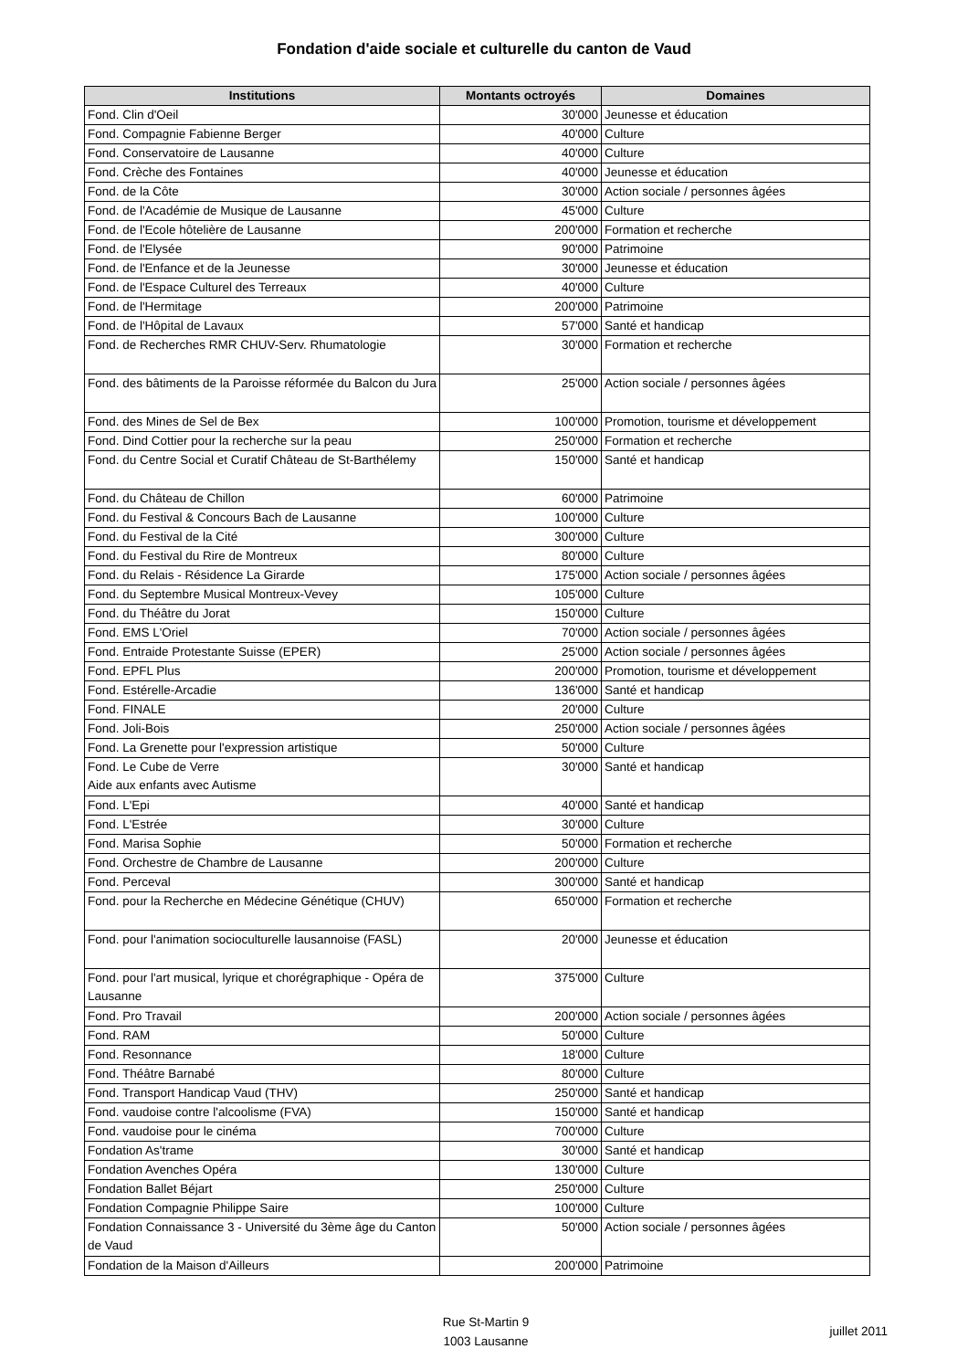Fondation d'aide sociale et culturelle du canton de Vaud
| Institutions | Montants octroyés | Domaines |
| --- | --- | --- |
| Fond. Clin d'Oeil | 30'000 | Jeunesse et éducation |
| Fond. Compagnie Fabienne Berger | 40'000 | Culture |
| Fond. Conservatoire de Lausanne | 40'000 | Culture |
| Fond. Crèche des Fontaines | 40'000 | Jeunesse et éducation |
| Fond. de la Côte | 30'000 | Action sociale / personnes âgées |
| Fond. de l'Académie de Musique de Lausanne | 45'000 | Culture |
| Fond. de l'Ecole hôtelière de Lausanne | 200'000 | Formation et recherche |
| Fond. de l'Elysée | 90'000 | Patrimoine |
| Fond. de l'Enfance et de la Jeunesse | 30'000 | Jeunesse et éducation |
| Fond. de l'Espace Culturel des Terreaux | 40'000 | Culture |
| Fond. de l'Hermitage | 200'000 | Patrimoine |
| Fond. de l'Hôpital de Lavaux | 57'000 | Santé et handicap |
| Fond. de Recherches RMR CHUV-Serv. Rhumatologie | 30'000 | Formation et recherche |
| Fond. des bâtiments de la Paroisse réformée du Balcon du Jura | 25'000 | Action sociale / personnes âgées |
| Fond. des Mines de Sel de Bex | 100'000 | Promotion, tourisme et développement |
| Fond. Dind Cottier pour la recherche sur la peau | 250'000 | Formation et recherche |
| Fond. du Centre Social et Curatif Château de St-Barthélemy | 150'000 | Santé et handicap |
| Fond. du Château de Chillon | 60'000 | Patrimoine |
| Fond. du Festival & Concours Bach de Lausanne | 100'000 | Culture |
| Fond. du Festival de la Cité | 300'000 | Culture |
| Fond. du Festival du Rire de Montreux | 80'000 | Culture |
| Fond. du Relais - Résidence La Girarde | 175'000 | Action sociale / personnes âgées |
| Fond. du Septembre Musical Montreux-Vevey | 105'000 | Culture |
| Fond. du Théâtre du Jorat | 150'000 | Culture |
| Fond. EMS L'Oriel | 70'000 | Action sociale / personnes âgées |
| Fond. Entraide Protestante Suisse (EPER) | 25'000 | Action sociale / personnes âgées |
| Fond. EPFL Plus | 200'000 | Promotion, tourisme et développement |
| Fond. Estérelle-Arcadie | 136'000 | Santé et handicap |
| Fond. FINALE | 20'000 | Culture |
| Fond. Joli-Bois | 250'000 | Action sociale / personnes âgées |
| Fond. La Grenette pour l'expression artistique | 50'000 | Culture |
| Fond. Le Cube de Verre Aide aux enfants avec Autisme | 30'000 | Santé et handicap |
| Fond. L'Epi | 40'000 | Santé et handicap |
| Fond. L'Estrée | 30'000 | Culture |
| Fond. Marisa Sophie | 50'000 | Formation et recherche |
| Fond. Orchestre de Chambre de Lausanne | 200'000 | Culture |
| Fond. Perceval | 300'000 | Santé et handicap |
| Fond. pour la Recherche en Médecine Génétique (CHUV) | 650'000 | Formation et recherche |
| Fond. pour l'animation socioculturelle lausannoise (FASL) | 20'000 | Jeunesse et éducation |
| Fond. pour l'art musical, lyrique et chorégraphique - Opéra de Lausanne | 375'000 | Culture |
| Fond. Pro Travail | 200'000 | Action sociale / personnes âgées |
| Fond. RAM | 50'000 | Culture |
| Fond. Resonnance | 18'000 | Culture |
| Fond. Théâtre Barnabé | 80'000 | Culture |
| Fond. Transport Handicap Vaud (THV) | 250'000 | Santé et handicap |
| Fond. vaudoise contre l'alcoolisme (FVA) | 150'000 | Santé et handicap |
| Fond. vaudoise pour le cinéma | 700'000 | Culture |
| Fondation As'trame | 30'000 | Santé et handicap |
| Fondation Avenches Opéra | 130'000 | Culture |
| Fondation Ballet Béjart | 250'000 | Culture |
| Fondation Compagnie Philippe Saire | 100'000 | Culture |
| Fondation Connaissance 3 - Université du 3ème âge du Canton de Vaud | 50'000 | Action sociale / personnes âgées |
| Fondation de la Maison d'Ailleurs | 200'000 | Patrimoine |
Rue St-Martin 9
1003 Lausanne
juillet 2011